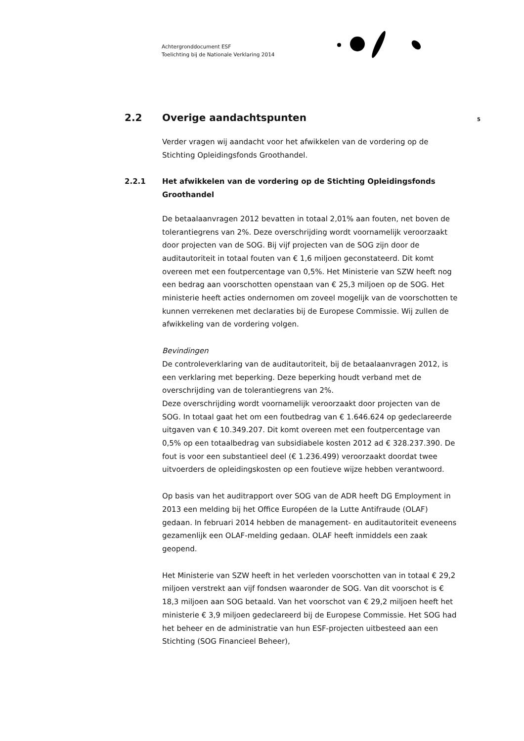Achtergronddocument ESF
Toelichting bij de Nationale Verklaring 2014
2.2 Overige aandachtspunten
5
Verder vragen wij aandacht voor het afwikkelen van de vordering op de Stichting Opleidingsfonds Groothandel.
2.2.1 Het afwikkelen van de vordering op de Stichting Opleidingsfonds Groothandel
De betaalaanvragen 2012 bevatten in totaal 2,01% aan fouten, net boven de tolerantiegrens van 2%. Deze overschrijding wordt voornamelijk veroorzaakt door projecten van de SOG. Bij vijf projecten van de SOG zijn door de auditautoriteit in totaal fouten van € 1,6 miljoen geconstateerd. Dit komt overeen met een foutpercentage van 0,5%. Het Ministerie van SZW heeft nog een bedrag aan voorschotten openstaan van € 25,3 miljoen op de SOG. Het ministerie heeft acties ondernomen om zoveel mogelijk van de voorschotten te kunnen verrekenen met declaraties bij de Europese Commissie. Wij zullen de afwikkeling van de vordering volgen.
Bevindingen
De controleverklaring van de auditautoriteit, bij de betaalaanvragen 2012, is een verklaring met beperking. Deze beperking houdt verband met de overschrijding van de tolerantiegrens van 2%.
Deze overschrijding wordt voornamelijk veroorzaakt door projecten van de SOG. In totaal gaat het om een foutbedrag van € 1.646.624 op gedeclareerde uitgaven van € 10.349.207. Dit komt overeen met een foutpercentage van 0,5% op een totaalbedrag van subsidiabele kosten 2012 ad € 328.237.390. De fout is voor een substantieel deel (€ 1.236.499) veroorzaakt doordat twee uitvoerders de opleidingskosten op een foutieve wijze hebben verantwoord.
Op basis van het auditrapport over SOG van de ADR heeft DG Employment in 2013 een melding bij het Office Européen de la Lutte Antifraude (OLAF) gedaan. In februari 2014 hebben de management- en auditautoriteit eveneens gezamenlijk een OLAF-melding gedaan. OLAF heeft inmiddels een zaak geopend.
Het Ministerie van SZW heeft in het verleden voorschotten van in totaal € 29,2 miljoen verstrekt aan vijf fondsen waaronder de SOG. Van dit voorschot is € 18,3 miljoen aan SOG betaald. Van het voorschot van € 29,2 miljoen heeft het ministerie € 3,9 miljoen gedeclareerd bij de Europese Commissie. Het SOG had het beheer en de administratie van hun ESF-projecten uitbesteed aan een Stichting (SOG Financieel Beheer),